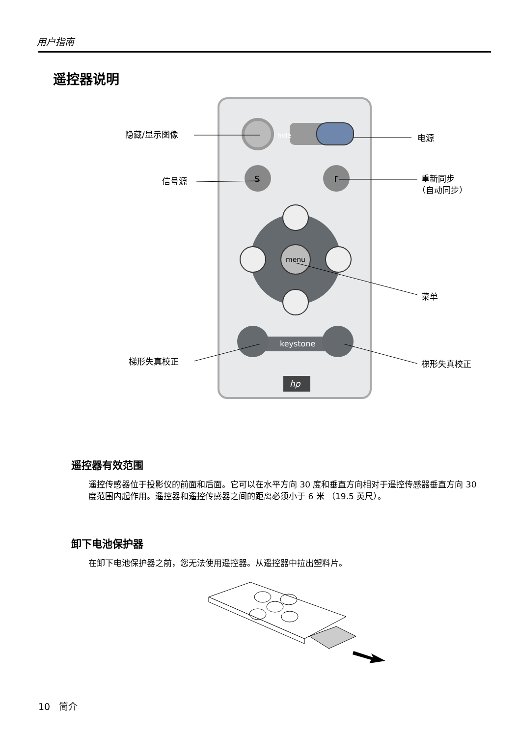用户指南
遥控器说明
hide
s
r
menu
keystone
hp
隐藏/显示图像
电源
信号源
重新同步
（自动同步）
菜单
梯形失真校正
梯形失真校正
遥控器有效范围
遥控传感器位于投影仪的前面和后面。它可以在水平方向 30 度和垂直方向相对于遥控传感器垂直方向 30 度范围内起作用。遥控器和遥控传感器之间的距离必须小于 6 米 （19.5 英尺）。
卸下电池保护器
在卸下电池保护器之前，您无法使用遥控器。从遥控器中拉出塑料片。
10 简介